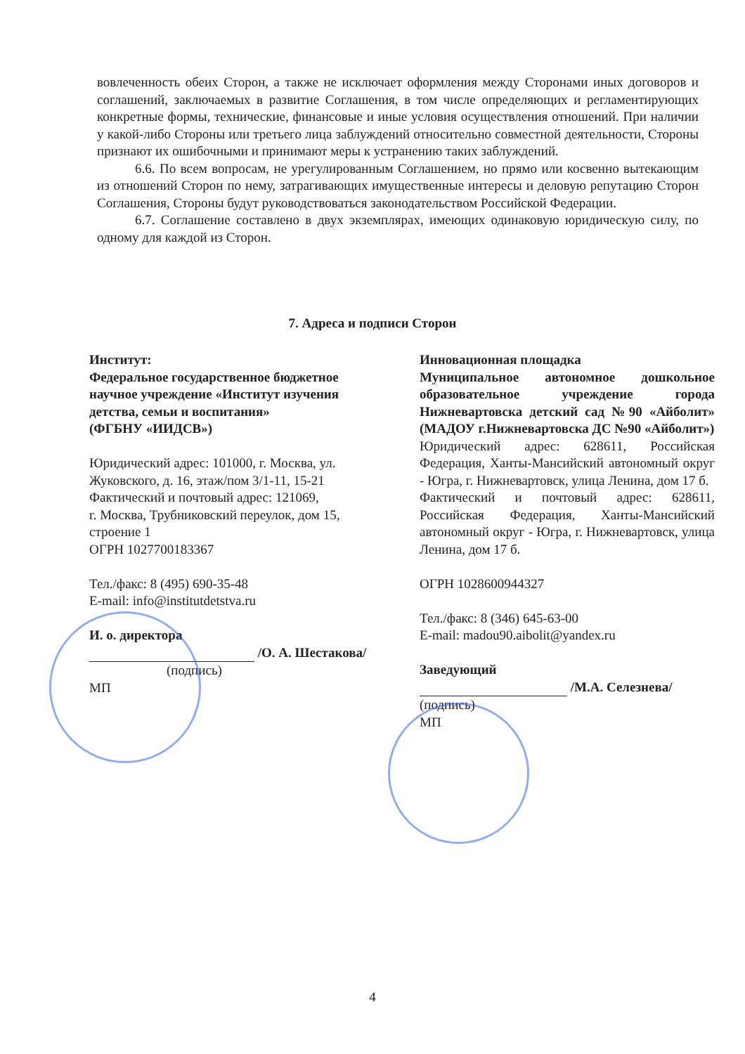вовлеченность обеих Сторон, а также не исключает оформления между Сторонами иных договоров и соглашений, заключаемых в развитие Соглашения, в том числе определяющих и регламентирующих конкретные формы, технические, финансовые и иные условия осуществления отношений. При наличии у какой-либо Стороны или третьего лица заблуждений относительно совместной деятельности, Стороны признают их ошибочными и принимают меры к устранению таких заблуждений.
6.6. По всем вопросам, не урегулированным Соглашением, но прямо или косвенно вытекающим из отношений Сторон по нему, затрагивающих имущественные интересы и деловую репутацию Сторон Соглашения, Стороны будут руководствоваться законодательством Российской Федерации.
6.7. Соглашение составлено в двух экземплярах, имеющих одинаковую юридическую силу, по одному для каждой из Сторон.
7. Адреса и подписи Сторон
Институт:
Федеральное государственное бюджетное научное учреждение «Институт изучения детства, семьи и воспитания»
(ФГБНУ «ИИДСВ»)
Юридический адрес: 101000, г. Москва, ул. Жуковского, д. 16, этаж/пом 3/1-11, 15-21
Фактический и почтовый адрес: 121069,
г. Москва, Трубниковский переулок, дом 15, строение 1
ОГРН 1027700183367
Тел./факс: 8 (495) 690-35-48
E-mail: info@institutdetstva.ru
И. о. директора
/О. А. Шестакова/
(подпись)
МП
Инновационная площадка
Муниципальное автономное дошкольное образовательное учреждение города Нижневартовска детский сад №90 «Айболит» (МАДОУ г.Нижневартовска ДС №90 «Айболит»)
Юридический адрес: 628611, Российская Федерация, Ханты-Мансийский автономный округ - Югра, г. Нижневартовск, улица Ленина, дом 17 б.
Фактический и почтовый адрес: 628611, Российская Федерация, Ханты-Мансийский автономный округ - Югра, г. Нижневартовск, улица Ленина, дом 17 б.
ОГРН 1028600944327
Тел./факс: 8 (346) 645-63-00
E-mail: madou90.aibolit@yandex.ru
Заведующий
/М.А. Селезнева/
(подпись)
МП
4